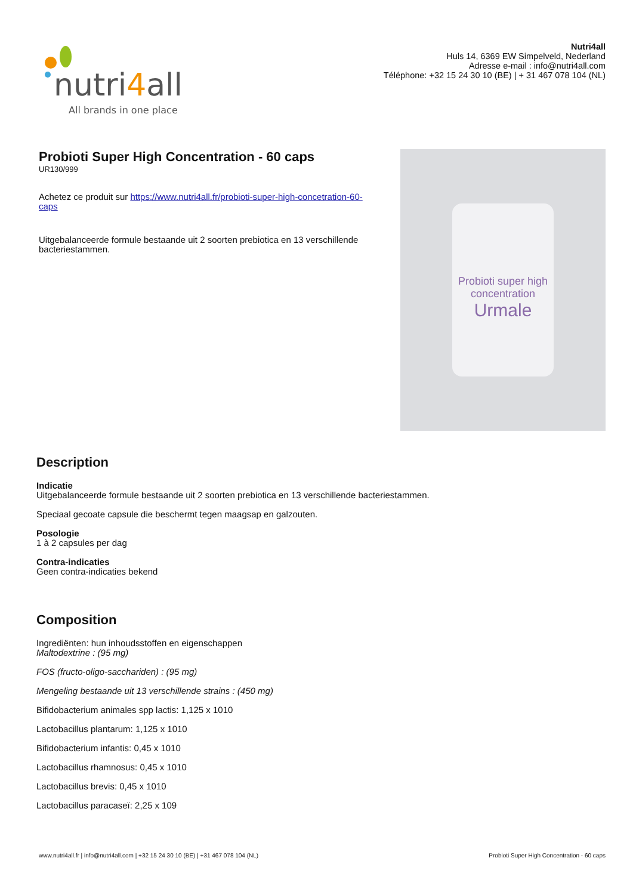nutri4all
All brands in one place
Nutri4all
Huls 14, 6369 EW Simpelveld, Nederland
Adresse e-mail : info@nutri4all.com
Téléphone: +32 15 24 30 10 (BE) | + 31 467 078 104 (NL)
Probioti Super High Concentration - 60 caps
UR130/999
Achetez ce produit sur https://www.nutri4all.fr/probioti-super-high-concetration-60-caps
Uitgebalanceerde formule bestaande uit 2 soorten prebiotica en 13 verschillende bacteriestammen.
Probioti super high concentration
Urmale
Description
Indicatie
Uitgebalanceerde formule bestaande uit 2 soorten prebiotica en 13 verschillende bacteriestammen.
Speciaal gecoate capsule die beschermt tegen maagsap en galzouten.
Posologie
1 à 2 capsules per dag
Contra-indicaties
Geen contra-indicaties bekend
Composition
Ingrediënten: hun inhoudsstoffen en eigenschappen
Maltodextrine : (95 mg)
FOS (fructo-oligo-sacchariden) : (95 mg)
Mengeling bestaande uit 13 verschillende strains : (450 mg)
Bifidobacterium animales spp lactis: 1,125 x 1010
Lactobacillus plantarum: 1,125 x 1010
Bifidobacterium infantis: 0,45 x 1010
Lactobacillus rhamnosus: 0,45 x 1010
Lactobacillus brevis: 0,45 x 1010
Lactobacillus paracaseï: 2,25 x 109
www.nutri4all.fr | info@nutri4all.com | +32 15 24 30 10 (BE) | +31 467 078 104 (NL) Probioti Super High Concentration - 60 caps